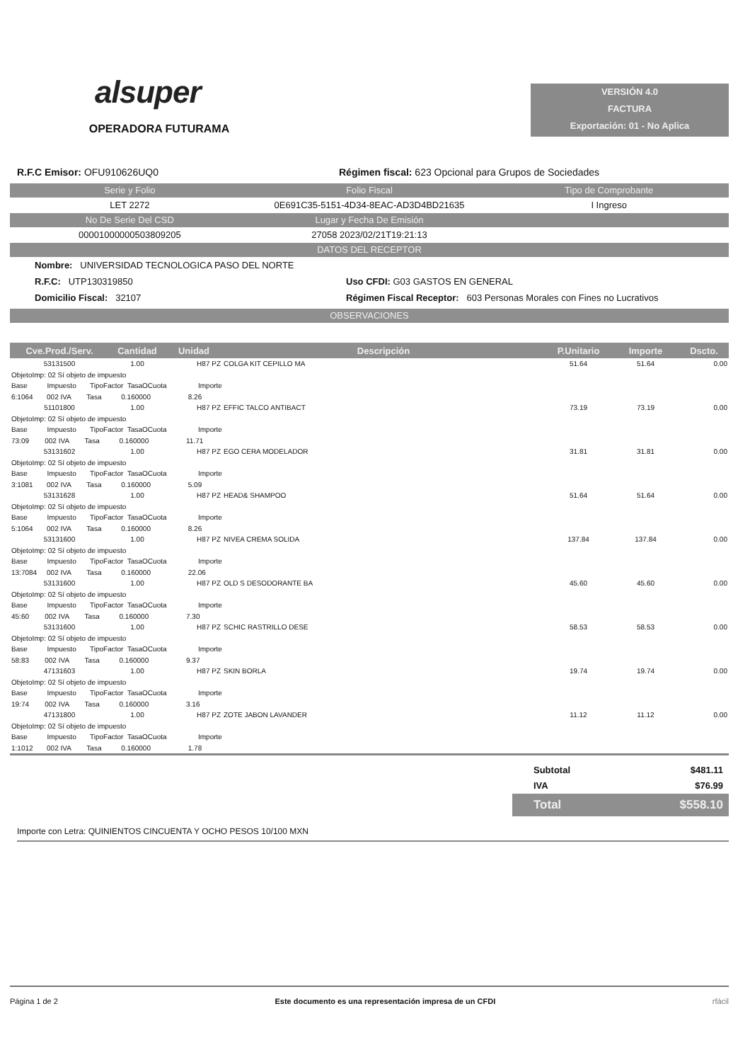alsuper
OPERADORA FUTURAMA
VERSIÓN 4.0
FACTURA
Exportación: 01 - No Aplica
R.F.C Emisor: OFU910626UQ0 Régimen fiscal: 623 Opcional para Grupos de Sociedades
Serie y Folio Folio Fiscal Tipo de Comprobante
LET 2272 0E691C35-5151-4D34-8EAC-AD3D4BD21635 I Ingreso
No De Serie Del CSD Lugar y Fecha De Emisión
00001000000503809205 27058 2023/02/21T19:21:13
DATOS DEL RECEPTOR
Nombre: UNIVERSIDAD TECNOLOGICA PASO DEL NORTE
R.F.C: UTP130319850 Uso CFDI: G03 GASTOS EN GENERAL
Domicilio Fiscal: 32107 Régimen Fiscal Receptor: 603 Personas Morales con Fines no Lucrativos
OBSERVACIONES
| Cve.Prod./Serv. | Cantidad | Unidad | Descripción | P.Unitario | Importe | Dscto. |
| --- | --- | --- | --- | --- | --- | --- |
| 53131500 | 1.00 | H87 PZ | COLGA KIT CEPILLO MA | 51.64 | 51.64 | 0.00 |
| ObjetoImp: 02 Sí objeto de impuesto | | | | | | |
| Base Impuesto TipoFactor TasaOCuota Importe | | | | | | |
| 6:1064 002 IVA Tasa 0.160000 8.26 | | | | | | |
| 51101800 | 1.00 | H87 PZ | EFFIC TALCO ANTIBACT | 73.19 | 73.19 | 0.00 |
| ObjetoImp: 02 Sí objeto de impuesto | | | | | | |
| Base Impuesto TipoFactor TasaOCuota Importe | | | | | | |
| 73:09 002 IVA Tasa 0.160000 11.71 | | | | | | |
| 53131602 | 1.00 | H87 PZ | EGO CERA MODELADOR | 31.81 | 31.81 | 0.00 |
| ObjetoImp: 02 Sí objeto de impuesto | | | | | | |
| Base Impuesto TipoFactor TasaOCuota Importe | | | | | | |
| 3:1081 002 IVA Tasa 0.160000 5.09 | | | | | | |
| 53131628 | 1.00 | H87 PZ | HEAD& SHAMPOO | 51.64 | 51.64 | 0.00 |
| ObjetoImp: 02 Sí objeto de impuesto | | | | | | |
| Base Impuesto TipoFactor TasaOCuota Importe | | | | | | |
| 5:1064 002 IVA Tasa 0.160000 8.26 | | | | | | |
| 53131600 | 1.00 | H87 PZ | NIVEA CREMA SOLIDA | 137.84 | 137.84 | 0.00 |
| ObjetoImp: 02 Sí objeto de impuesto | | | | | | |
| Base Impuesto TipoFactor TasaOCuota Importe | | | | | | |
| 13:7084 002 IVA Tasa 0.160000 22.06 | | | | | | |
| 53131600 | 1.00 | H87 PZ | OLD S DESODORANTE BA | 45.60 | 45.60 | 0.00 |
| ObjetoImp: 02 Sí objeto de impuesto | | | | | | |
| Base Impuesto TipoFactor TasaOCuota Importe | | | | | | |
| 45:60 002 IVA Tasa 0.160000 7.30 | | | | | | |
| 53131600 | 1.00 | H87 PZ | SCHIC RASTRILLO DESE | 58.53 | 58.53 | 0.00 |
| ObjetoImp: 02 Sí objeto de impuesto | | | | | | |
| Base Impuesto TipoFactor TasaOCuota Importe | | | | | | |
| 58:83 002 IVA Tasa 0.160000 9.37 | | | | | | |
| 47131603 | 1.00 | H87 PZ | SKIN BORLA | 19.74 | 19.74 | 0.00 |
| ObjetoImp: 02 Sí objeto de impuesto | | | | | | |
| Base Impuesto TipoFactor TasaOCuota Importe | | | | | | |
| 19:74 002 IVA Tasa 0.160000 3.16 | | | | | | |
| 47131800 | 1.00 | H87 PZ | ZOTE JABON LAVANDER | 11.12 | 11.12 | 0.00 |
| ObjetoImp: 02 Sí objeto de impuesto | | | | | | |
| Base Impuesto TipoFactor TasaOCuota Importe | | | | | | |
| 1:1012 002 IVA Tasa 0.160000 1.78 | | | | | | |
Subtotal $481.11
IVA $76.99
Total $558.10
Importe con Letra: QUINIENTOS CINCUENTA Y OCHO PESOS 10/100 MXN
Página 1 de 2 Este documento es una representación impresa de un CFDI rfácil